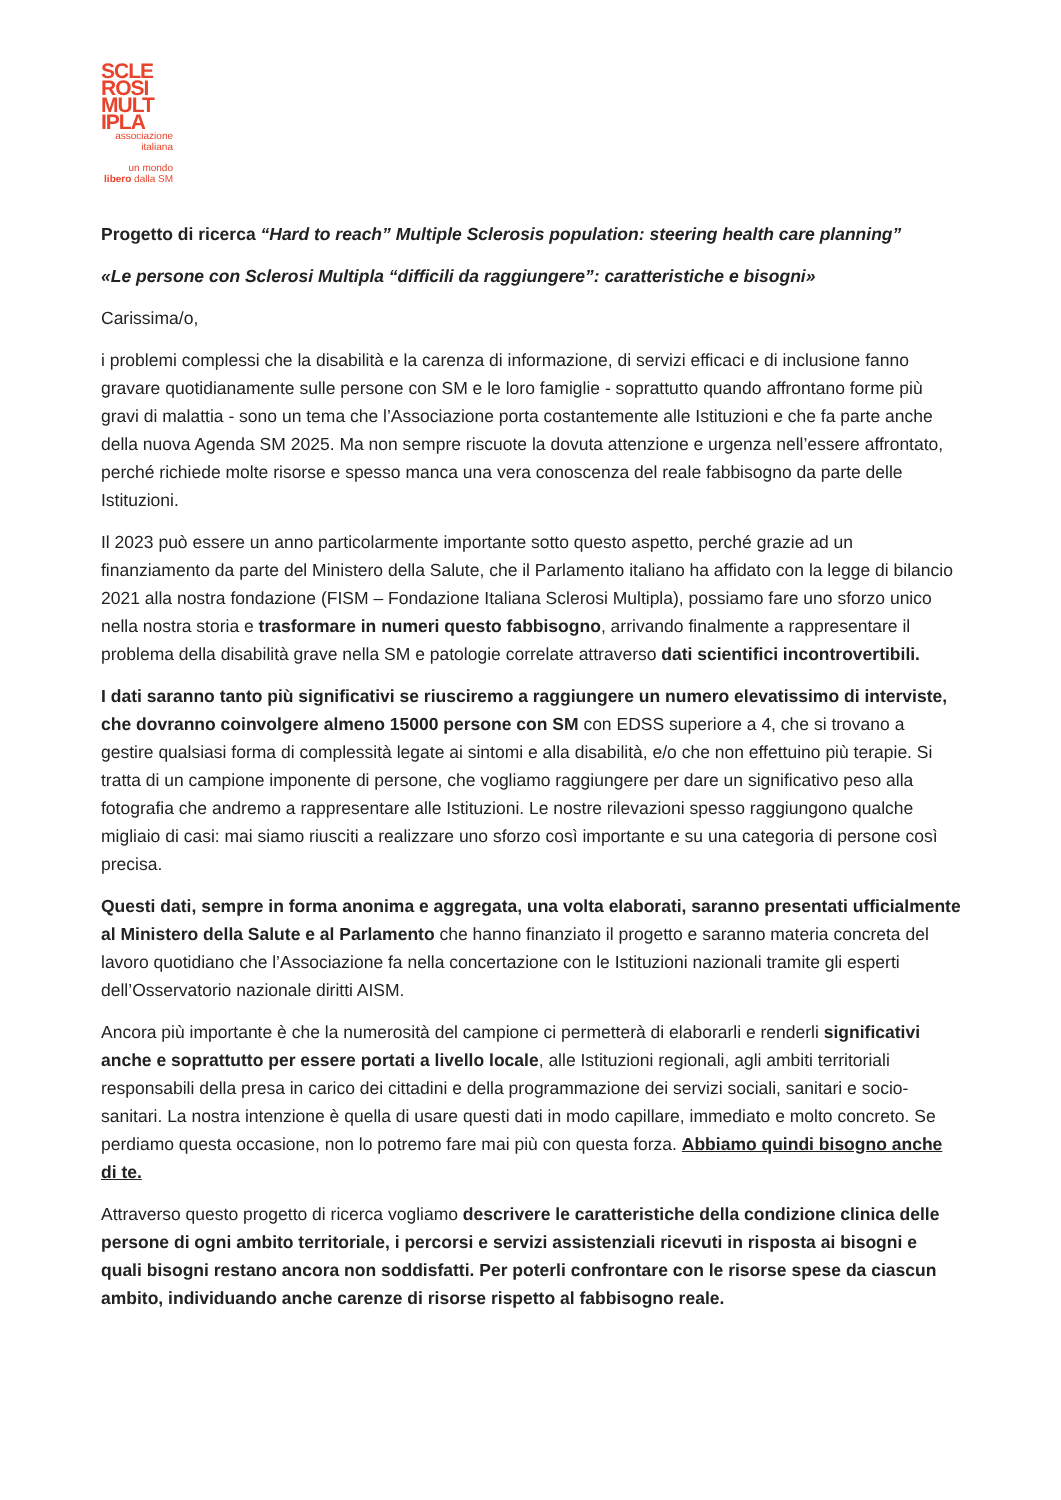SCLE
ROSI
MULT
IPLA
associazione
italiana
un mondo
libero dalla SM
Progetto di ricerca “Hard to reach” Multiple Sclerosis population: steering health care planning”
«Le persone con Sclerosi Multipla “difficili da raggiungere”: caratteristiche e bisogni»
Carissima/o,
i problemi complessi che la disabilità e la carenza di informazione, di servizi efficaci e di inclusione fanno gravare quotidianamente sulle persone con SM e le loro famiglie - soprattutto quando affrontano forme più gravi di malattia - sono un tema che l’Associazione porta costantemente alle Istituzioni e che fa parte anche della nuova Agenda SM 2025. Ma non sempre riscuote la dovuta attenzione e urgenza nell’essere affrontato, perché richiede molte risorse e spesso manca una vera conoscenza del reale fabbisogno da parte delle Istituzioni.
Il 2023 può essere un anno particolarmente importante sotto questo aspetto, perché grazie ad un finanziamento da parte del Ministero della Salute, che il Parlamento italiano ha affidato con la legge di bilancio 2021 alla nostra fondazione (FISM – Fondazione Italiana Sclerosi Multipla), possiamo fare uno sforzo unico nella nostra storia e trasformare in numeri questo fabbisogno, arrivando finalmente a rappresentare il problema della disabilità grave nella SM e patologie correlate attraverso dati scientifici incontrovertibili.
I dati saranno tanto più significativi se riusciremo a raggiungere un numero elevatissimo di interviste, che dovranno coinvolgere almeno 15000 persone con SM con EDSS superiore a 4, che si trovano a gestire qualsiasi forma di complessità legate ai sintomi e alla disabilità, e/o che non effettuino più terapie. Si tratta di un campione imponente di persone, che vogliamo raggiungere per dare un significativo peso alla fotografia che andremo a rappresentare alle Istituzioni. Le nostre rilevazioni spesso raggiungono qualche migliaio di casi: mai siamo riusciti a realizzare uno sforzo così importante e su una categoria di persone così precisa.
Questi dati, sempre in forma anonima e aggregata, una volta elaborati, saranno presentati ufficialmente al Ministero della Salute e al Parlamento che hanno finanziato il progetto e saranno materia concreta del lavoro quotidiano che l’Associazione fa nella concertazione con le Istituzioni nazionali tramite gli esperti dell’Osservatorio nazionale diritti AISM.
Ancora più importante è che la numerosità del campione ci permetterà di elaborarli e renderli significativi anche e soprattutto per essere portati a livello locale, alle Istituzioni regionali, agli ambiti territoriali responsabili della presa in carico dei cittadini e della programmazione dei servizi sociali, sanitari e socio-sanitari. La nostra intenzione è quella di usare questi dati in modo capillare, immediato e molto concreto. Se perdiamo questa occasione, non lo potremo fare mai più con questa forza. Abbiamo quindi bisogno anche di te.
Attraverso questo progetto di ricerca vogliamo descrivere le caratteristiche della condizione clinica delle persone di ogni ambito territoriale, i percorsi e servizi assistenziali ricevuti in risposta ai bisogni e quali bisogni restano ancora non soddisfatti. Per poterli confrontare con le risorse spese da ciascun ambito, individuando anche carenze di risorse rispetto al fabbisogno reale.